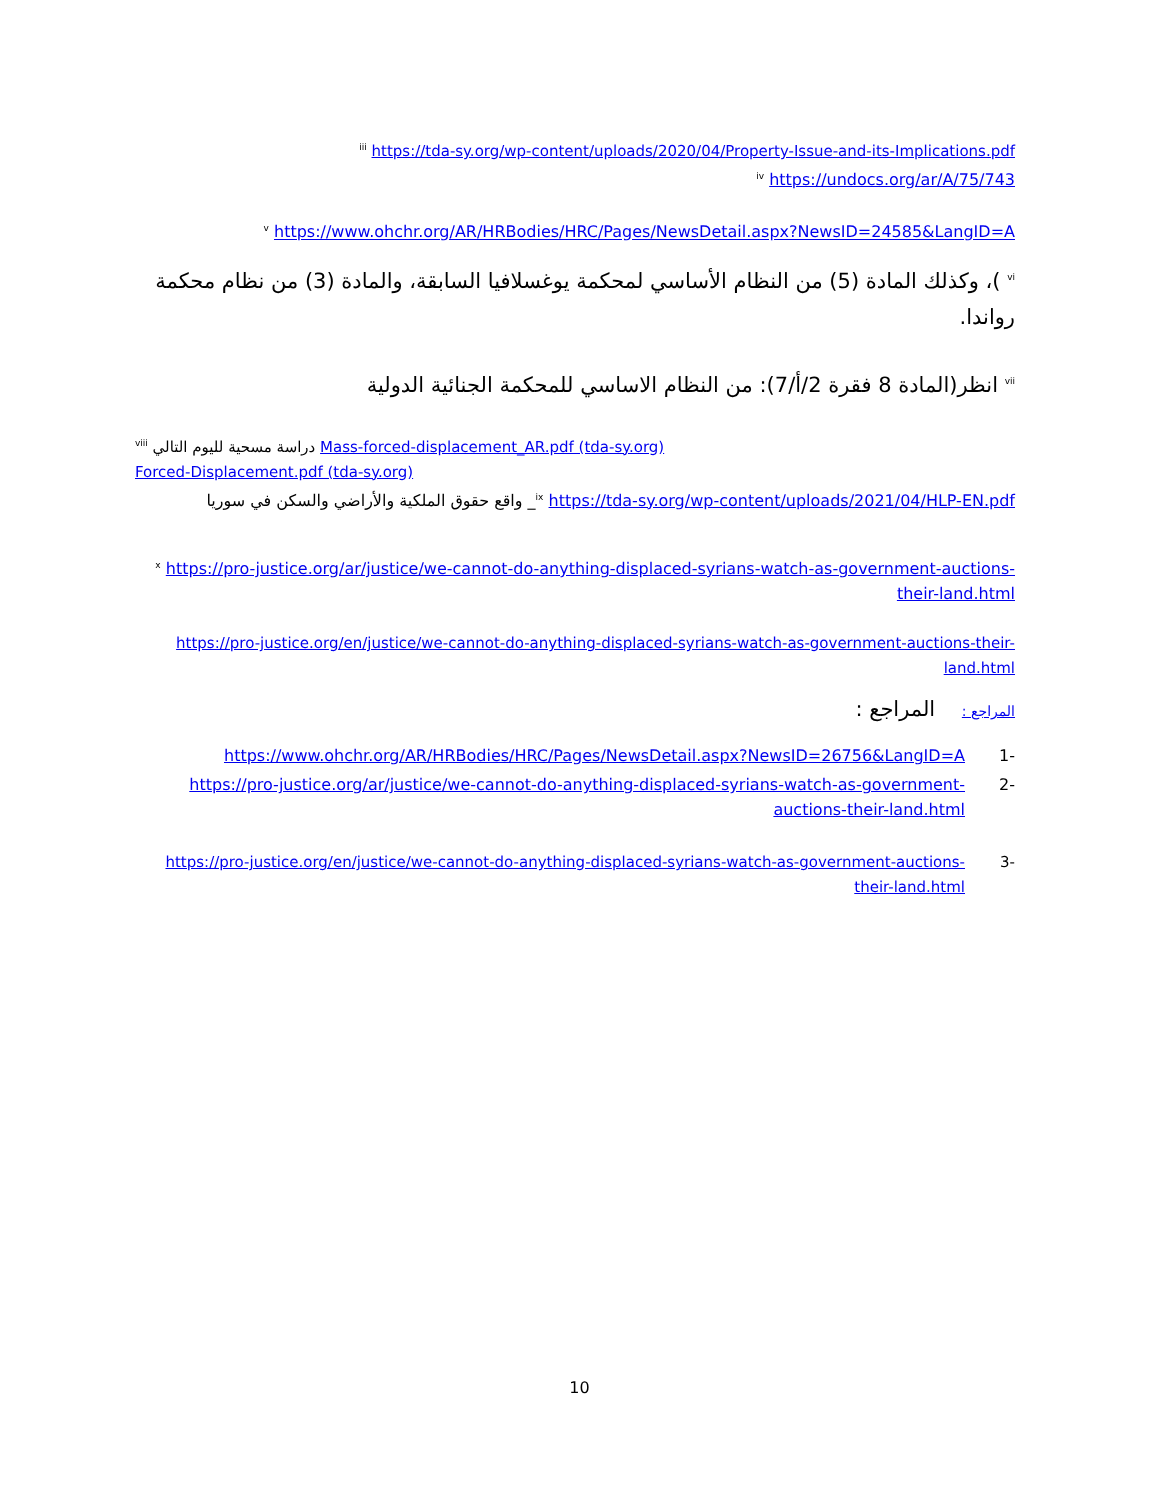<sup>iii</sup> https://tda-sy.org/wp-content/uploads/2020/04/Property-Issue-and-its-Implications.pdf
<sup>iv</sup> https://undocs.org/ar/A/75/743
<sup>v</sup> https://www.ohchr.org/AR/HRBodies/HRC/Pages/NewsDetail.aspx?NewsID=24585&LangID=A
<sup>vi</sup> )، وكذلك المادة (5) من النظام الأساسي لمحكمة يوغسلافيا السابقة، والمادة (3) من نظام محكمة رواندا.
<sup>vii</sup> انظر(المادة 8 فقرة 2/أ/7): من النظام الاساسي للمحكمة الجنائية الدولية
<sup>viii</sup> دراسة مسحية لليوم التالي Mass-forced-displacement_AR.pdf (tda-sy.org)
Forced-Displacement.pdf (tda-sy.org)
واقع حقوق الملكية والأراضي والسكن في سوريا _<sup>ix</sup> https://tda-sy.org/wp-content/uploads/2021/04/HLP-EN.pdf
<sup>x</sup> https://pro-justice.org/ar/justice/we-cannot-do-anything-displaced-syrians-watch-as-government-auctions-their-land.html
https://pro-justice.org/en/justice/we-cannot-do-anything-displaced-syrians-watch-as-government-auctions-their-land.html
المراجع : المراجع :
https://www.ohchr.org/AR/HRBodies/HRC/Pages/NewsDetail.aspx?NewsID=26756&LangID=A 1-
https://pro-justice.org/ar/justice/we-cannot-do-anything-displaced-syrians-watch-as-government-auctions-their-land.html 2-
https://pro-justice.org/en/justice/we-cannot-do-anything-displaced-syrians-watch-as-government-auctions-their-land.html 3-
10